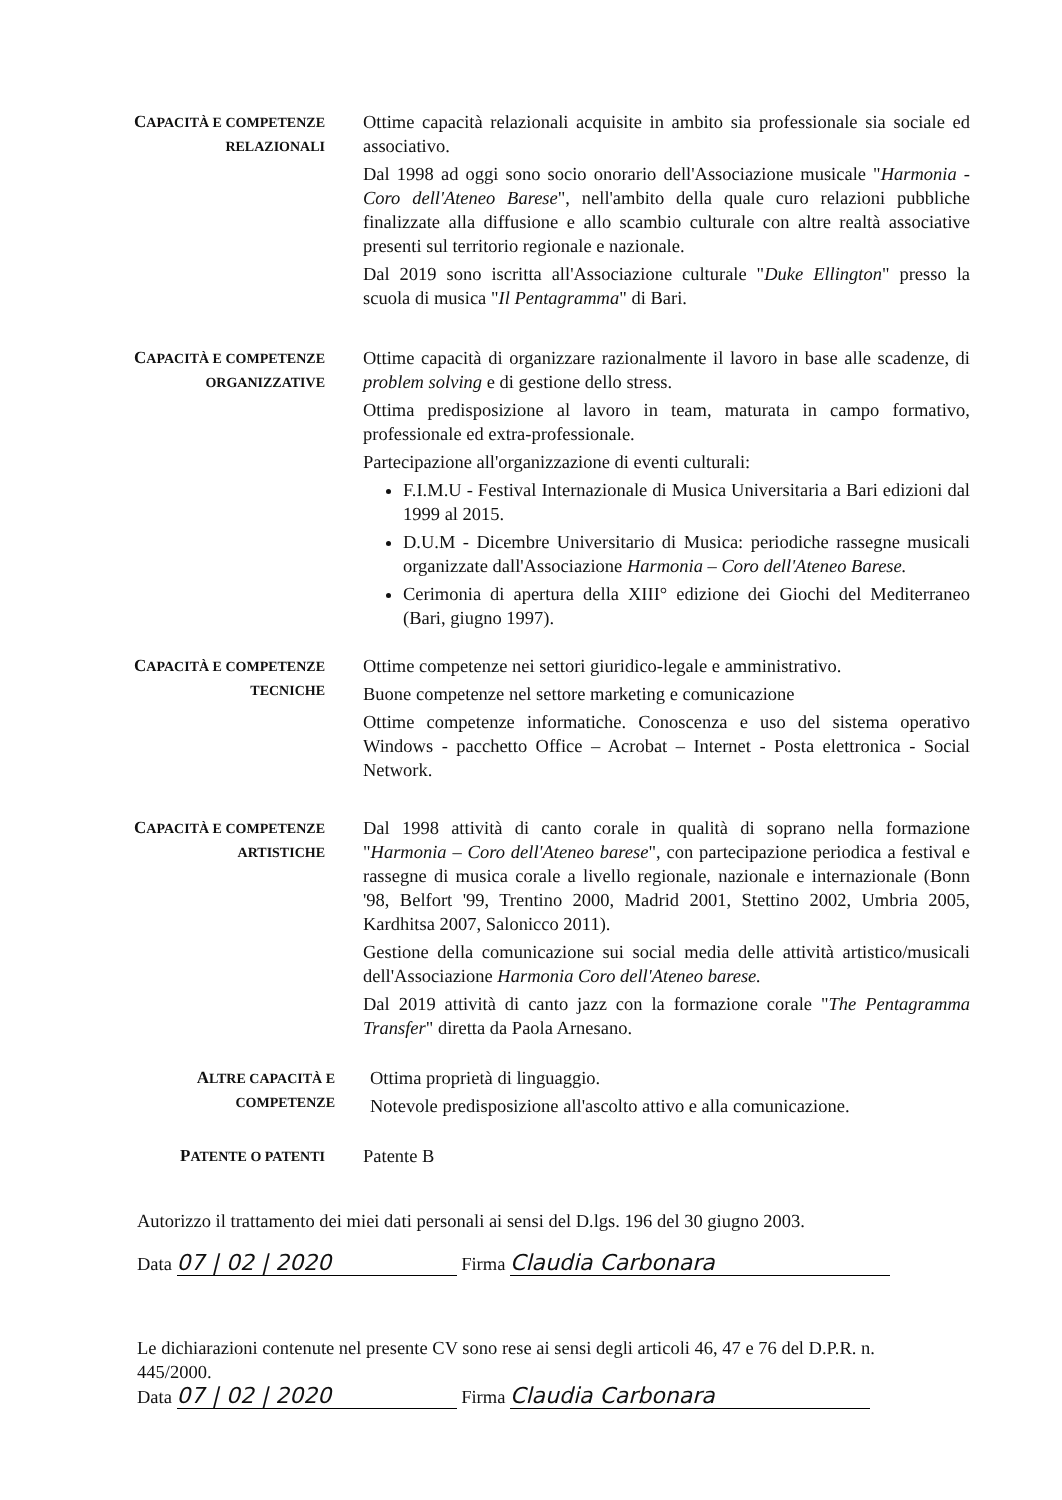CAPACITÀ E COMPETENZE RELAZIONALI
Ottime capacità relazionali acquisite in ambito sia professionale sia sociale ed associativo.
Dal 1998 ad oggi sono socio onorario dell'Associazione musicale "Harmonia - Coro dell'Ateneo Barese", nell'ambito della quale curo relazioni pubbliche finalizzate alla diffusione e allo scambio culturale con altre realtà associative presenti sul territorio regionale e nazionale.
Dal 2019 sono iscritta all'Associazione culturale "Duke Ellington" presso la scuola di musica "Il Pentagramma" di Bari.
CAPACITÀ E COMPETENZE ORGANIZZATIVE
Ottime capacità di organizzare razionalmente il lavoro in base alle scadenze, di problem solving e di gestione dello stress.
Ottima predisposizione al lavoro in team, maturata in campo formativo, professionale ed extra-professionale.
Partecipazione all'organizzazione di eventi culturali:
F.I.M.U - Festival Internazionale di Musica Universitaria a Bari edizioni dal 1999 al 2015.
D.U.M - Dicembre Universitario di Musica: periodiche rassegne musicali organizzate dall'Associazione Harmonia – Coro dell'Ateneo Barese.
Cerimonia di apertura della XIII° edizione dei Giochi del Mediterraneo (Bari, giugno 1997).
CAPACITÀ E COMPETENZE TECNICHE
Ottime competenze nei settori giuridico-legale e amministrativo.
Buone competenze nel settore marketing e comunicazione
Ottime competenze informatiche. Conoscenza e uso del sistema operativo Windows - pacchetto Office – Acrobat – Internet - Posta elettronica - Social Network.
CAPACITÀ E COMPETENZE ARTISTICHE
Dal 1998 attività di canto corale in qualità di soprano nella formazione "Harmonia – Coro dell'Ateneo barese", con partecipazione periodica a festival e rassegne di musica corale a livello regionale, nazionale e internazionale (Bonn '98, Belfort '99, Trentino 2000, Madrid 2001, Stettino 2002, Umbria 2005, Kardhitsa 2007, Salonicco 2011).
Gestione della comunicazione sui social media delle attività artistico/musicali dell'Associazione Harmonia Coro dell'Ateneo barese.
Dal 2019 attività di canto jazz con la formazione corale "The Pentagramma Transfer" diretta da Paola Arnesano.
ALTRE CAPACITÀ E COMPETENZE
Ottima proprietà di linguaggio.
Notevole predisposizione all'ascolto attivo e alla comunicazione.
PATENTE O PATENTI
Patente B
Autorizzo il trattamento dei miei dati personali ai sensi del D.lgs. 196 del 30 giugno 2003.
Data 07 | 02 | 2020 Firma Claudia Carbonara
Le dichiarazioni contenute nel presente CV sono rese ai sensi degli articoli 46, 47 e 76 del D.P.R. n. 445/2000.
Data 07 | 02 | 2020 Firma Claudia Carbonara